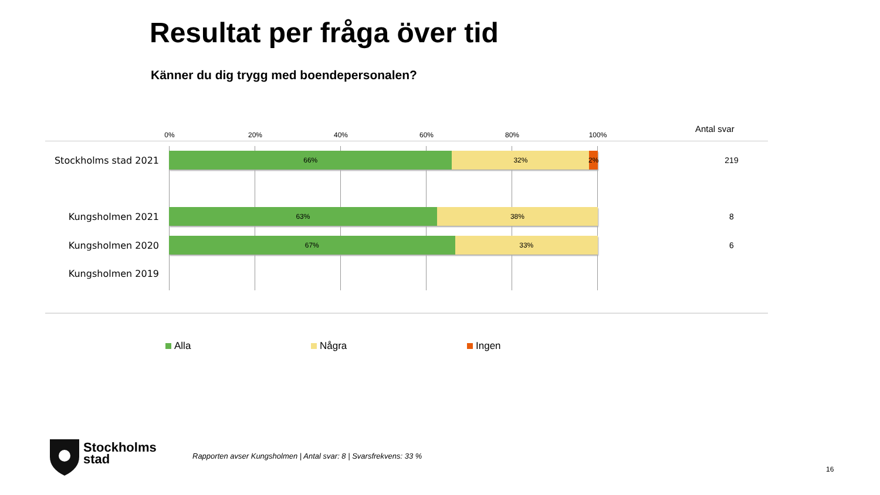Resultat per fråga över tid
Känner du dig trygg med boendepersonalen?
0% 20% 40% 60% 80% 100%
Antal svar
Stockholms stad 2021
66% 32% 2%
219
Kungsholmen 2021
63% 38%
8
Kungsholmen 2020
67% 33%
6
Kungsholmen 2019
Alla Några Ingen
Stockholms
stad
Rapporten avser Kungsholmen | Antal svar: 8 | Svarsfrekvens: 33 %
16